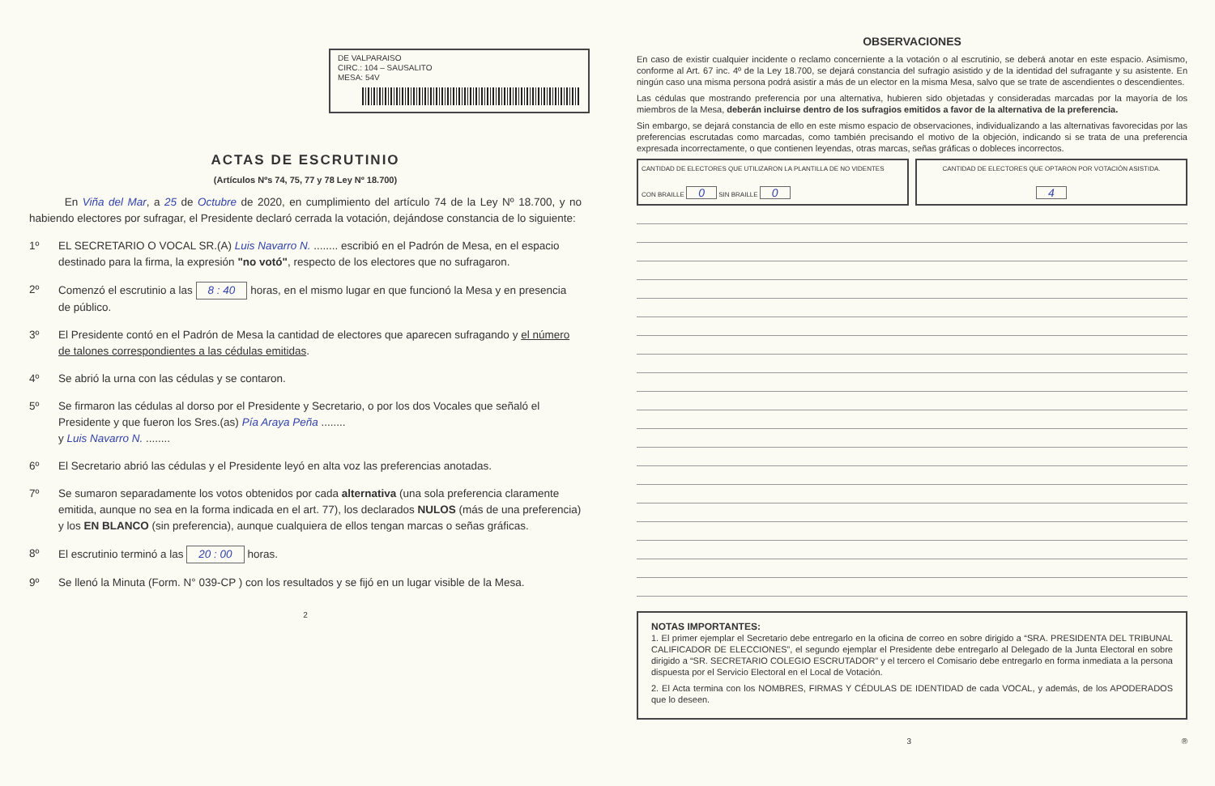DE VALPARAISO
CIRC.: 104 – SAUSALITO
MESA: 54V
ACTAS DE ESCRUTINIO
(Artículos Nºs 74, 75, 77 y 78 Ley Nº 18.700)
En Viña del Mar, a 25 de Octubre de 2020, en cumplimiento del artículo 74 de la Ley Nº 18.700, y no habiendo electores por sufragar, el Presidente declaró cerrada la votación, dejándose constancia de lo siguiente:
1º EL SECRETARIO O VOCAL SR.(A) Luis Navarro N. ........ escribió en el Padrón de Mesa, en el espacio destinado para la firma, la expresión "no votó", respecto de los electores que no sufragaron.
2º Comenzó el escrutinio a las 8 : 40 horas, en el mismo lugar en que funcionó la Mesa y en presencia de público.
3º El Presidente contó en el Padrón de Mesa la cantidad de electores que aparecen sufragando y el número de talones correspondientes a las cédulas emitidas.
4º Se abrió la urna con las cédulas y se contaron.
5º Se firmaron las cédulas al dorso por el Presidente y Secretario, o por los dos Vocales que señaló el Presidente y que fueron los Sres.(as) Pía Araya Peña ........
y Luis Navarro N. ........
6º El Secretario abrió las cédulas y el Presidente leyó en alta voz las preferencias anotadas.
7º Se sumaron separadamente los votos obtenidos por cada alternativa (una sola preferencia claramente emitida, aunque no sea en la forma indicada en el art. 77), los declarados NULOS (más de una preferencia) y los EN BLANCO (sin preferencia), aunque cualquiera de ellos tengan marcas o señas gráficas.
8º El escrutinio terminó a las 20 : 00 horas.
9º Se llenó la Minuta (Form. N° 039-CP ) con los resultados y se fijó en un lugar visible de la Mesa.
2
OBSERVACIONES
En caso de existir cualquier incidente o reclamo concerniente a la votación o al escrutinio, se deberá anotar en este espacio. Asimismo, conforme al Art. 67 inc. 4º de la Ley 18.700, se dejará constancia del sufragio asistido y de la identidad del sufragante y su asistente. En ningún caso una misma persona podrá asistir a más de un elector en la misma Mesa, salvo que se trate de ascendientes o descendientes.
Las cédulas que mostrando preferencia por una alternativa, hubieren sido objetadas y consideradas marcadas por la mayoría de los miembros de la Mesa, deberán incluirse dentro de los sufragios emitidos a favor de la alternativa de la preferencia.
Sin embargo, se dejará constancia de ello en este mismo espacio de observaciones, individualizando a las alternativas favorecidas por las preferencias escrutadas como marcadas, como también precisando el motivo de la objeción, indicando si se trata de una preferencia expresada incorrectamente, o que contienen leyendas, otras marcas, señas gráficas o dobleces incorrectos.
CANTIDAD DE ELECTORES QUE UTILIZARON LA PLANTILLA DE NO VIDENTES
CON BRAILLE 0 SIN BRAILLE 0
CANTIDAD DE ELECTORES QUE OPTARON POR VOTACIÓN ASISTIDA.
4
NOTAS IMPORTANTES:
1. El primer ejemplar el Secretario debe entregarlo en la oficina de correo en sobre dirigido a “SRA. PRESIDENTA DEL TRIBUNAL CALIFICADOR DE ELECCIONES”, el segundo ejemplar el Presidente debe entregarlo al Delegado de la Junta Electoral en sobre dirigido a “SR. SECRETARIO COLEGIO ESCRUTADOR” y el tercero el Comisario debe entregarlo en forma inmediata a la persona dispuesta por el Servicio Electoral en el Local de Votación.
2. El Acta termina con los NOMBRES, FIRMAS Y CÉDULAS DE IDENTIDAD de cada VOCAL, y además, de los APODERADOS que lo deseen.
3 ®